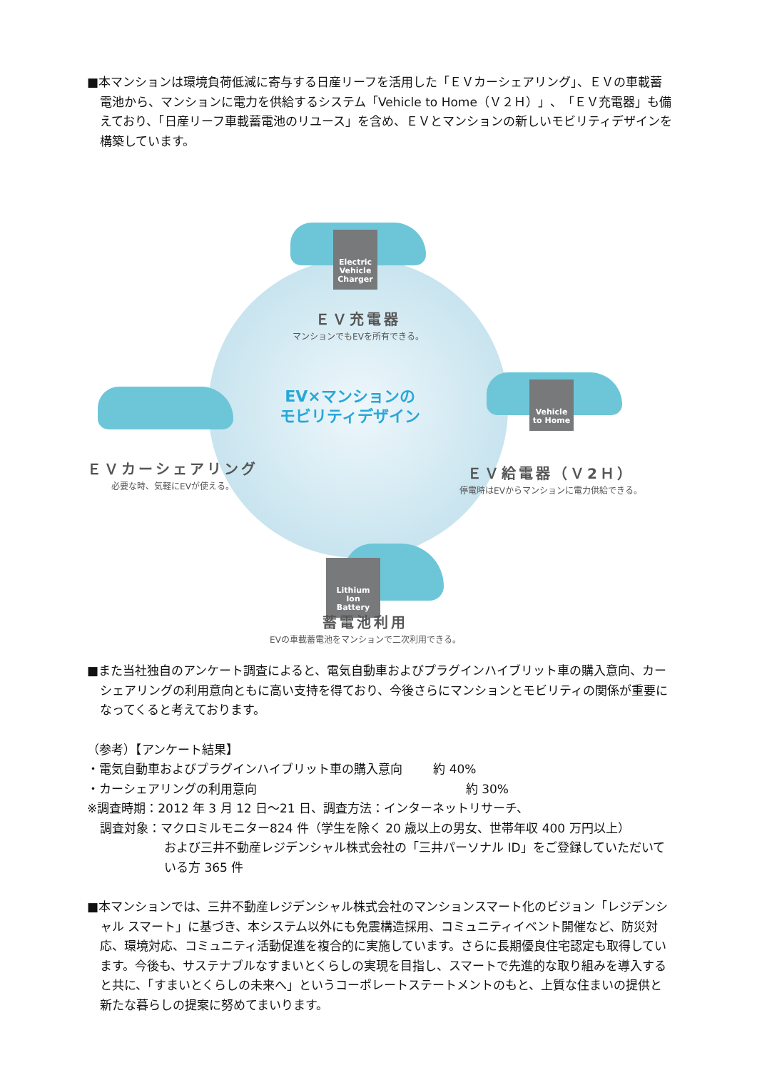■本マンションは環境負荷低減に寄与する日産リーフを活用した「ＥＶカーシェアリング」、ＥＶの車載蓄電池から、マンションに電力を供給するシステム「Vehicle to Home（Ｖ２Ｈ）」、「ＥＶ充電器」も備えており、「日産リーフ車載蓄電池のリユース」を含め、ＥＶとマンションの新しいモビリティデザインを構築しています。
Electric Vehicle Charger
ＥＶ充電器
マンションでもEVを所有できる。
ＥＶカーシェアリング
必要な時、気軽にEVが使える。
EV×マンションの
モビリティデザイン
Vehicle to Home
ＥＶ給電器（Ｖ2Ｈ）
停電時はEVからマンションに電力供給できる。
Lithium Ion Battery
蓄電池利用
EVの車載蓄電池をマンションで二次利用できる。
■また当社独自のアンケート調査によると、電気自動車およびプラグインハイブリット車の購入意向、カーシェアリングの利用意向ともに高い支持を得ており、今後さらにマンションとモビリティの関係が重要になってくると考えております。
（参考）【アンケート結果】
・電気自動車およびプラグインハイブリット車の購入意向 約 40%
・カーシェアリングの利用意向 約 30%
※調査時期：2012 年 3 月 12 日～21 日、調査方法：インターネットリサーチ、
調査対象：マクロミルモニター824 件（学生を除く 20 歳以上の男女、世帯年収 400 万円以上）
および三井不動産レジデンシャル株式会社の「三井パーソナル ID」をご登録していただいている方 365 件
■本マンションでは、三井不動産レジデンシャル株式会社のマンションスマート化のビジョン「レジデンシャル スマート」に基づき、本システム以外にも免震構造採用、コミュニティイベント開催など、防災対応、環境対応、コミュニティ活動促進を複合的に実施しています。さらに長期優良住宅認定も取得しています。今後も、サステナブルなすまいとくらしの実現を目指し、スマートで先進的な取り組みを導入すると共に、「すまいとくらしの未来へ」というコーポレートステートメントのもと、上質な住まいの提供と新たな暮らしの提案に努めてまいります。